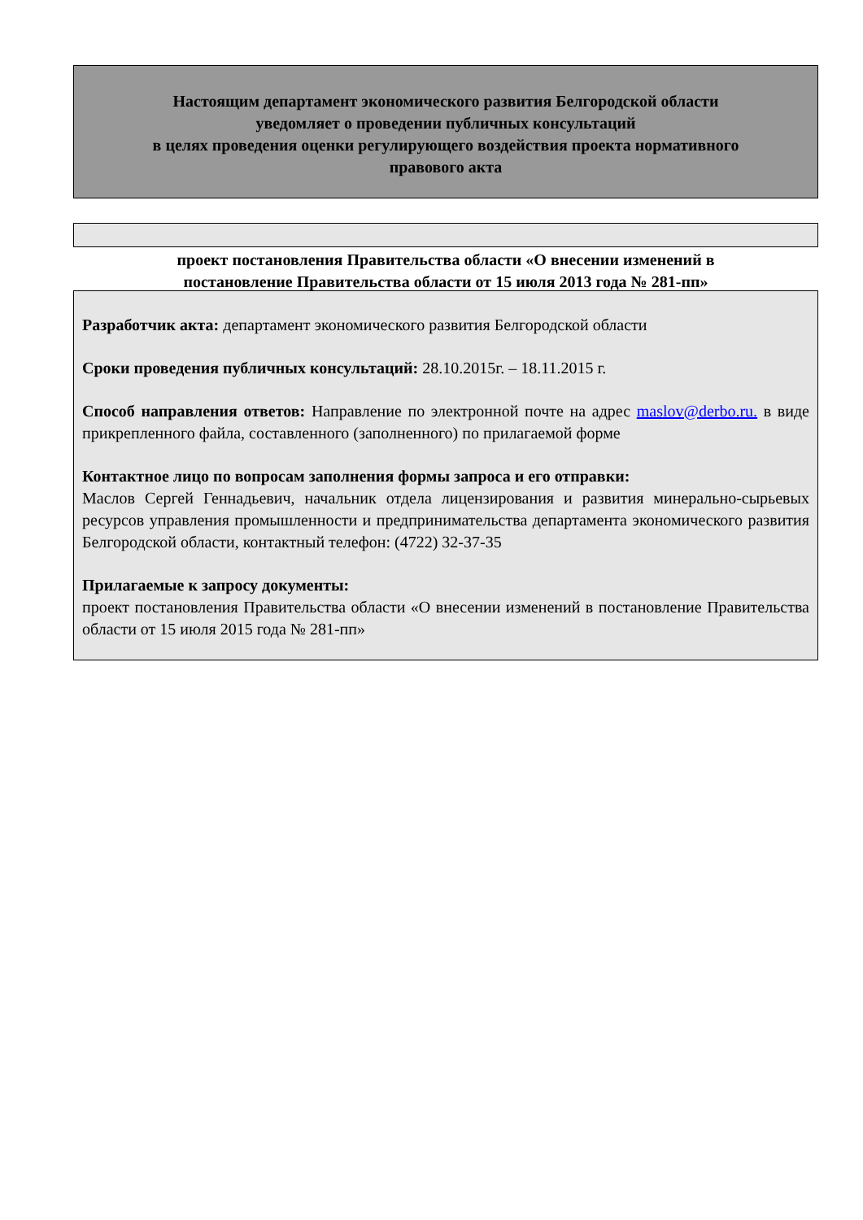Настоящим департамент экономического развития Белгородской области
уведомляет о проведении публичных консультаций
в целях проведения оценки регулирующего воздействия проекта нормативного
правового акта
проект постановления Правительства области «О внесении изменений в
постановление Правительства области от 15 июля 2013 года № 281-пп»
Разработчик акта: департамент экономического развития Белгородской области
Сроки проведения публичных консультаций: 28.10.2015г. – 18.11.2015 г.
Способ направления ответов: Направление по электронной почте на адрес maslov@derbo.ru. в виде прикрепленного файла, составленного (заполненного) по прилагаемой форме
Контактное лицо по вопросам заполнения формы запроса и его отправки:
Маслов Сергей Геннадьевич, начальник отдела лицензирования и развития минерально-сырьевых ресурсов управления промышленности и предпринимательства департамента экономического развития Белгородской области, контактный телефон: (4722) 32-37-35
Прилагаемые к запросу документы:
проект постановления Правительства области «О внесении изменений в постановление Правительства области от 15 июля 2015 года № 281-пп»